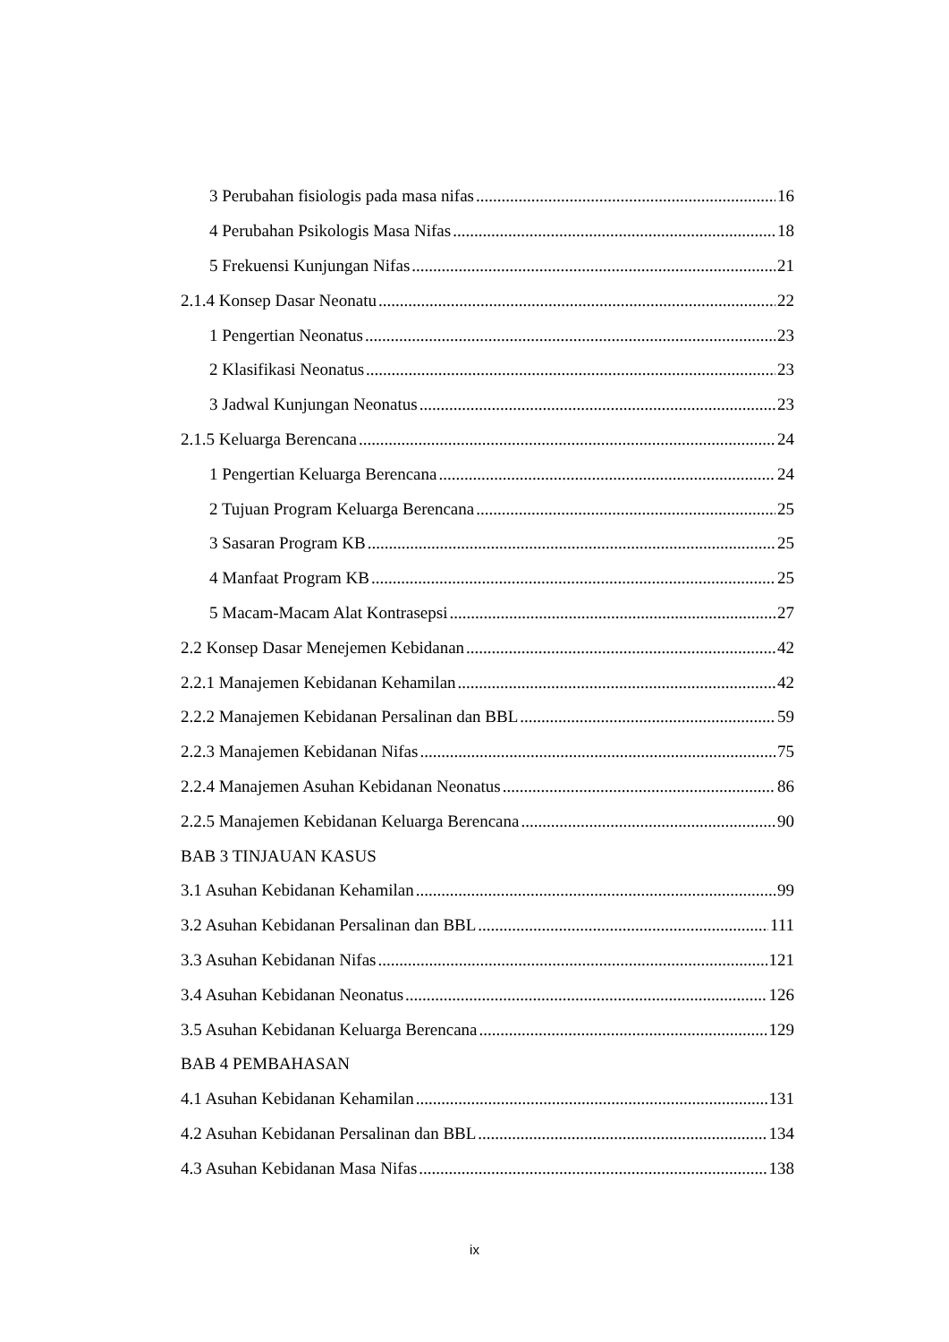3 Perubahan fisiologis pada masa nifas 16
4 Perubahan Psikologis Masa Nifas 18
5 Frekuensi Kunjungan Nifas 21
2.1.4 Konsep Dasar Neonatu 22
1 Pengertian Neonatus 23
2 Klasifikasi Neonatus 23
3 Jadwal Kunjungan Neonatus 23
2.1.5 Keluarga Berencana 24
1 Pengertian Keluarga Berencana 24
2 Tujuan Program Keluarga Berencana 25
3 Sasaran Program KB 25
4 Manfaat Program KB 25
5 Macam-Macam Alat Kontrasepsi 27
2.2 Konsep Dasar Menejemen Kebidanan 42
2.2.1 Manajemen Kebidanan Kehamilan 42
2.2.2 Manajemen Kebidanan Persalinan dan BBL 59
2.2.3 Manajemen Kebidanan Nifas 75
2.2.4 Manajemen Asuhan Kebidanan Neonatus 86
2.2.5 Manajemen Kebidanan Keluarga Berencana 90
BAB 3 TINJAUAN KASUS
3.1 Asuhan Kebidanan Kehamilan 99
3.2 Asuhan Kebidanan Persalinan dan BBL 111
3.3 Asuhan Kebidanan Nifas 121
3.4 Asuhan Kebidanan Neonatus 126
3.5 Asuhan Kebidanan Keluarga Berencana 129
BAB 4 PEMBAHASAN
4.1 Asuhan Kebidanan Kehamilan 131
4.2 Asuhan Kebidanan Persalinan dan BBL 134
4.3 Asuhan Kebidanan Masa Nifas 138
ix